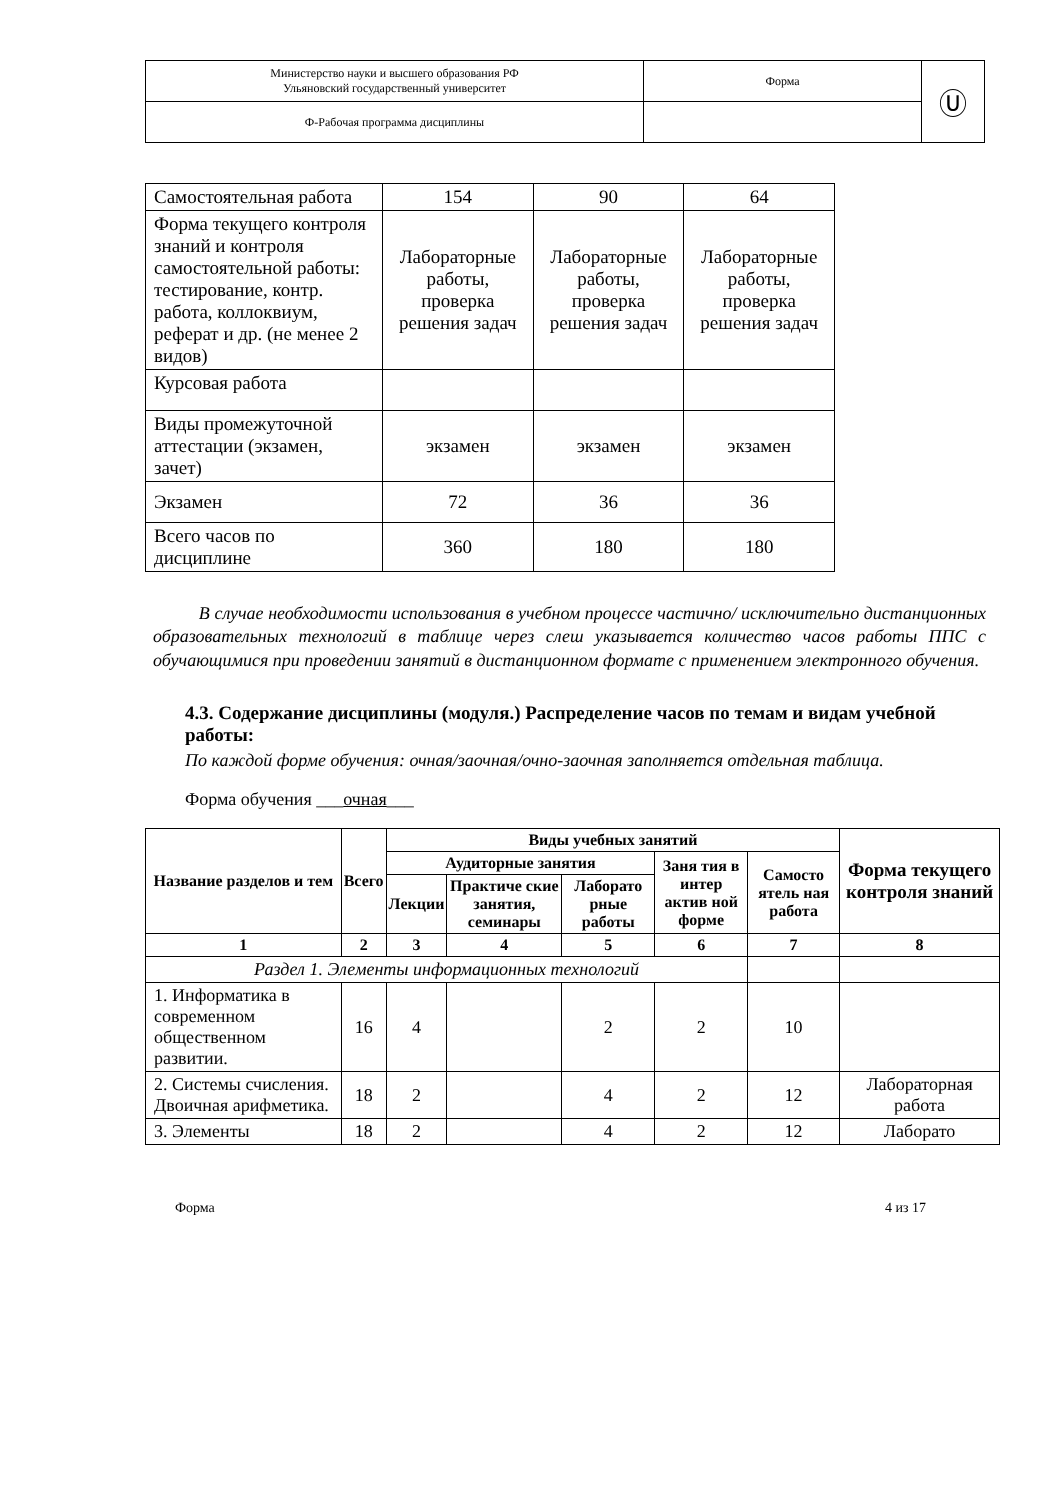| Министерство науки и высшего образования РФ Ульяновский государственный университет | Форма | Ⓤ |
| Ф-Рабочая программа дисциплины | | |
| Самостоятельная работа | 154 | 90 | 64 |
| Форма текущего контроля знаний и контроля самостоятельной работы: тестирование, контр. работа, коллоквиум, реферат и др. (не менее 2 видов) | Лабораторные работы, проверка решения задач | Лабораторные работы, проверка решения задач | Лабораторные работы, проверка решения задач |
| Курсовая работа | | | |
| Виды промежуточной аттестации (экзамен, зачет) | экзамен | экзамен | экзамен |
| Экзамен | 72 | 36 | 36 |
| Всего часов по дисциплине | 360 | 180 | 180 |
В случае необходимости использования в учебном процессе частично/ исключительно дистанционных образовательных технологий в таблице через слеш указывается количество часов работы ППС с обучающимися при проведении занятий в дистанционном формате с применением электронного обучения.
4.3. Содержание дисциплины (модуля.) Распределение часов по темам и видам учебной работы:
По каждой форме обучения: очная/заочная/очно-заочная заполняется отдельная таблица.
Форма обучения ___очная___
| Название разделов и тем | Всего | Виды учебных занятий | | | | | Форма текущего контроля знаний |
| --- | --- | --- | --- | --- | --- | --- | --- |
| | | Аудиторные занятия | | | Заня тия в интер актив ной форме | Самосто ятель ная работа | |
| | | Лекции | Практиче ские занятия, семинары | Лаборато рные работы | | | |
| 1 | 2 | 3 | 4 | 5 | 6 | 7 | 8 |
| Раздел 1. Элементы информационных технологий | | | | | | | |
| 1. Информатика в современном общественном развитии. | 16 | 4 | | 2 | 2 | 10 | |
| 2. Системы счисления. Двоичная арифметика. | 18 | 2 | | 4 | 2 | 12 | Лабораторная работа |
| 3. Элементы | 18 | 2 | | 4 | 2 | 12 | Лаборато |
Форма 4 из 17